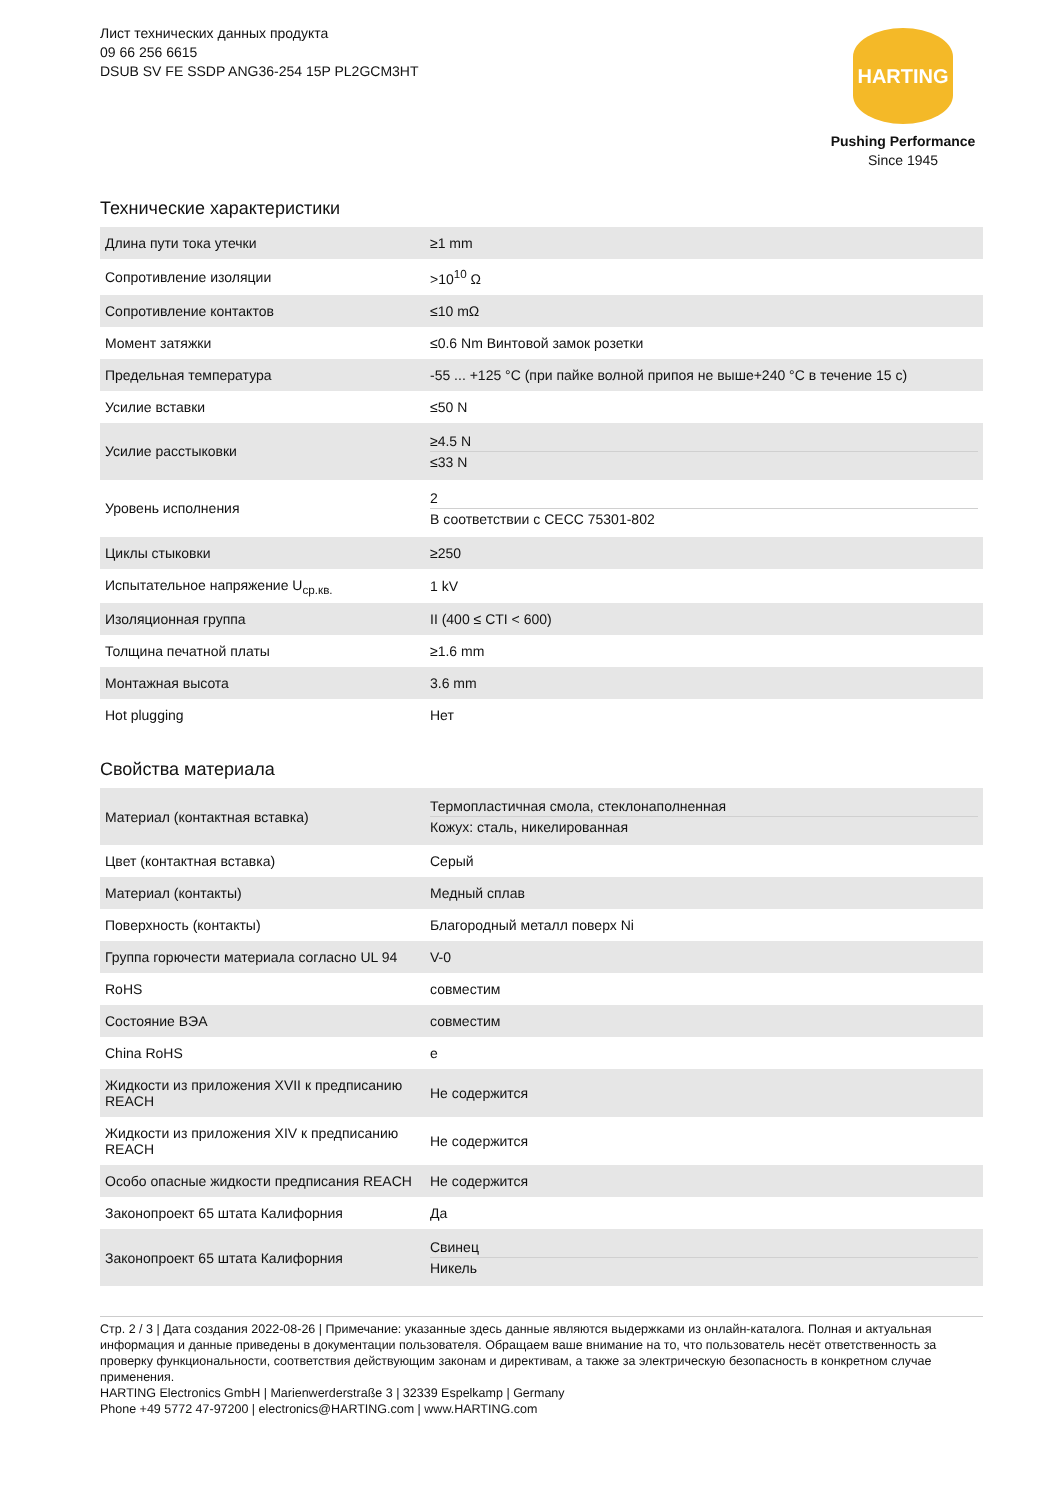Лист технических данных продукта
09 66 256 6615
DSUB SV FE SSDP ANG36-254 15P PL2GCM3HT
HARTING
Pushing Performance
Since 1945
Технические характеристики
| Длина пути тока утечки | ≥1 mm |
| Сопротивление изоляции | >10<sup>10</sup> Ω |
| Сопротивление контактов | ≤10 mΩ |
| Момент затяжки | ≤0.6 Nm Винтовой замок розетки |
| Предельная температура | -55 ... +125 °C (при пайке волной припоя не выше+240 °C в течение 15 с) |
| Усилие вставки | ≤50 N |
| Усилие расстыковки | ≥4.5 N ≤33 N |
| Уровень исполнения | 2 В соответствии с CECC 75301-802 |
| Циклы стыковки | ≥250 |
| Испытательное напряжение U<sub>ср.кв.</sub> | 1 kV |
| Изоляционная группа | II (400 ≤ CTI < 600) |
| Толщина печатной платы | ≥1.6 mm |
| Монтажная высота | 3.6 mm |
| Hot plugging | Нет |
Свойства материала
| Материал (контактная вставка) | Термопластичная смола, стеклонаполненная Кожух: сталь, никелированная |
| Цвет (контактная вставка) | Серый |
| Материал (контакты) | Медный сплав |
| Поверхность (контакты) | Благородный металл поверх Ni |
| Группа горючести материала согласно UL 94 | V-0 |
| RoHS | совместим |
| Состояние ВЭА | совместим |
| China RoHS | e |
| Жидкости из приложения XVII к предписанию REACH | Не содержится |
| Жидкости из приложения XIV к предписанию REACH | Не содержится |
| Особо опасные жидкости предписания REACH | Не содержится |
| Законопроект 65 штата Калифорния | Да |
| Законопроект 65 штата Калифорния | Свинец Никель |
Стр. 2 / 3 | Дата создания 2022-08-26 | Примечание: указанные здесь данные являются выдержками из онлайн-каталога. Полная и актуальная информация и данные приведены в документации пользователя. Обращаем ваше внимание на то, что пользователь несёт ответственность за проверку функциональности, соответствия действующим законам и директивам, а также за электрическую безопасность в конкретном случае применения.
HARTING Electronics GmbH | Marienwerderstraße 3 | 32339 Espelkamp | Germany
Phone +49 5772 47-97200 | electronics@HARTING.com | www.HARTING.com